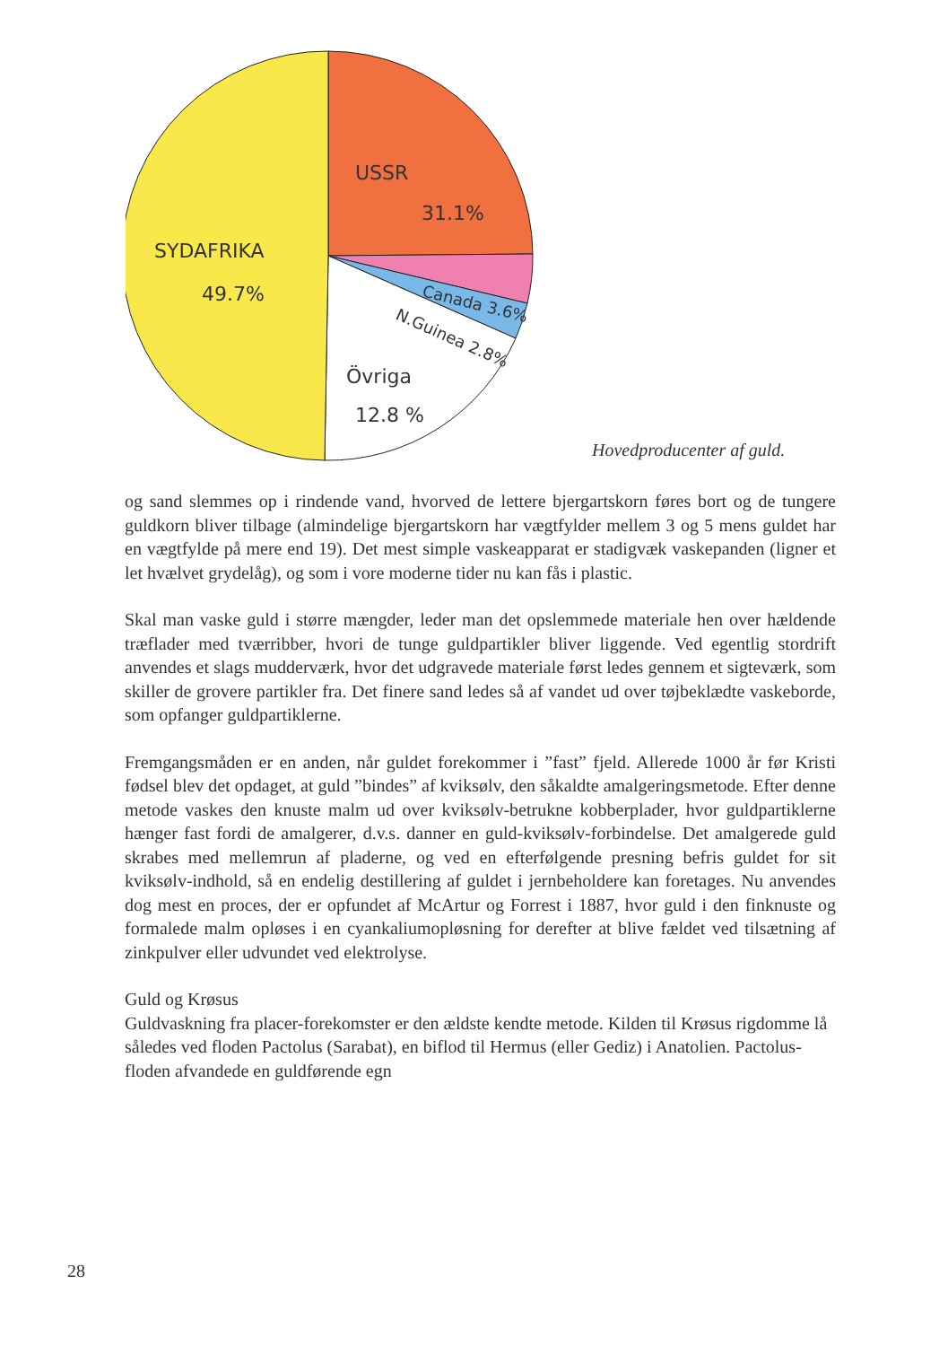USSR
31.1%
SYDAFRIKA
49.7%
Övriga
12.8 %
Canada 3.6%
N.Guinea 2.8%
Hovedproducenter af guld.
og sand slemmes op i rindende vand, hvorved de lettere bjergartskorn føres bort og de tungere guldkorn bliver tilbage (almindelige bjergartskorn har vægtfylder mellem 3 og 5 mens guldet har en vægtfylde på mere end 19). Det mest simple vaskeapparat er stadigvæk vaskepanden (ligner et let hvælvet grydelåg), og som i vore moderne tider nu kan fås i plastic.
Skal man vaske guld i større mængder, leder man det opslemmede materiale hen over hældende træflader med tværribber, hvori de tunge guldpartikler bliver liggende. Ved egentlig stordrift anvendes et slags mudderværk, hvor det udgravede materiale først ledes gennem et sigteværk, som skiller de grovere partikler fra. Det finere sand ledes så af vandet ud over tøjbeklædte vaskeborde, som opfanger guldpartiklerne.
Fremgangsmåden er en anden, når guldet forekommer i ”fast” fjeld. Allerede 1000 år før Kristi fødsel blev det opdaget, at guld ”bindes” af kviksølv, den såkaldte amalgeringsmetode. Efter denne metode vaskes den knuste malm ud over kviksølv-betrukne kobberplader, hvor guldpartiklerne hænger fast fordi de amalgerer, d.v.s. danner en guld-kviksølv-forbindelse. Det amalgerede guld skrabes med mellemrun af pladerne, og ved en efterfølgende presning befris guldet for sit kviksølv-indhold, så en endelig destillering af guldet i jernbeholdere kan foretages. Nu anvendes dog mest en proces, der er opfundet af McArtur og Forrest i 1887, hvor guld i den finknuste og formalede malm opløses i en cyankaliumopløsning for derefter at blive fældet ved tilsætning af zinkpulver eller udvundet ved elektrolyse.
Guld og Krøsus
Guldvaskning fra placer-forekomster er den ældste kendte metode. Kilden til Krøsus rigdomme lå således ved floden Pactolus (Sarabat), en biflod til Hermus (eller Gediz) i Anatolien. Pactolus-floden afvandede en guldførende egn
28